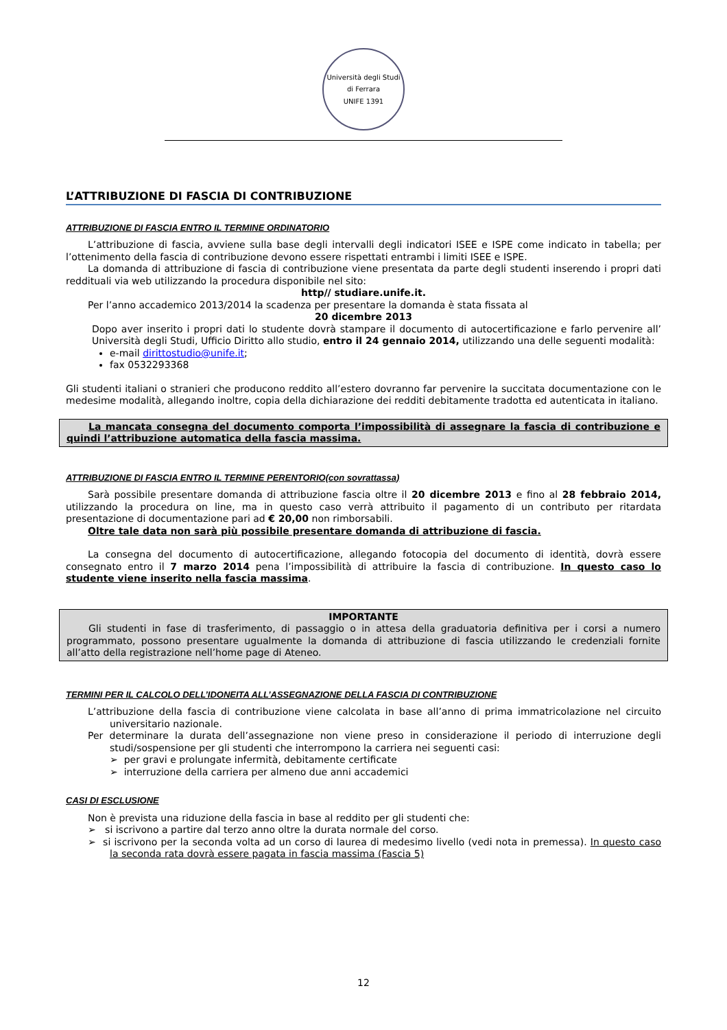Università degli Studi di Ferrara
UNIFE 1391
L’ATTRIBUZIONE DI FASCIA DI CONTRIBUZIONE
ATTRIBUZIONE DI FASCIA ENTRO IL TERMINE ORDINATORIO
L’attribuzione di fascia, avviene sulla base degli intervalli degli indicatori ISEE e ISPE come indicato in tabella; per l’ottenimento della fascia di contribuzione devono essere rispettati entrambi i limiti ISEE e ISPE.
La domanda di attribuzione di fascia di contribuzione viene presentata da parte degli studenti inserendo i propri dati reddituali via web utilizzando la procedura disponibile nel sito:
http// studiare.unife.it.
Per l’anno accademico 2013/2014 la scadenza per presentare la domanda è stata fissata al
20 dicembre 2013
Dopo aver inserito i propri dati lo studente dovrà stampare il documento di autocertificazione e farlo pervenire all’ Università degli Studi, Ufficio Diritto allo studio, entro il 24 gennaio 2014, utilizzando una delle seguenti modalità:
e-mail dirittostudio@unife.it;
fax 0532293368
Gli studenti italiani o stranieri che producono reddito all’estero dovranno far pervenire la succitata documentazione con le medesime modalità, allegando inoltre, copia della dichiarazione dei redditi debitamente tradotta ed autenticata in italiano.
La mancata consegna del documento comporta l’impossibilità di assegnare la fascia di contribuzione e quindi l’attribuzione automatica della fascia massima.
ATTRIBUZIONE DI FASCIA ENTRO IL TERMINE PERENTORIO(con sovrattassa)
Sarà possibile presentare domanda di attribuzione fascia oltre il 20 dicembre 2013 e fino al 28 febbraio 2014, utilizzando la procedura on line, ma in questo caso verrà attribuito il pagamento di un contributo per ritardata presentazione di documentazione pari ad € 20,00 non rimborsabili.
Oltre tale data non sarà più possibile presentare domanda di attribuzione di fascia.
La consegna del documento di autocertificazione, allegando fotocopia del documento di identità, dovrà essere consegnato entro il 7 marzo 2014 pena l’impossibilità di attribuire la fascia di contribuzione. In questo caso lo studente viene inserito nella fascia massima.
IMPORTANTE
Gli studenti in fase di trasferimento, di passaggio o in attesa della graduatoria definitiva per i corsi a numero programmato, possono presentare ugualmente la domanda di attribuzione di fascia utilizzando le credenziali fornite all’atto della registrazione nell’home page di Ateneo.
TERMINI PER IL CALCOLO DELL’IDONEITA ALL’ASSEGNAZIONE DELLA FASCIA DI CONTRIBUZIONE
L’attribuzione della fascia di contribuzione viene calcolata in base all’anno di prima immatricolazione nel circuito universitario nazionale.
Per determinare la durata dell’assegnazione non viene preso in considerazione il periodo di interruzione degli studi/sospensione per gli studenti che interrompono la carriera nei seguenti casi:
➢ per gravi e prolungate infermità, debitamente certificate
➢ interruzione della carriera per almeno due anni accademici
CASI DI ESCLUSIONE
Non è prevista una riduzione della fascia in base al reddito per gli studenti che:
➢ si iscrivono a partire dal terzo anno oltre la durata normale del corso.
➢ si iscrivono per la seconda volta ad un corso di laurea di medesimo livello (vedi nota in premessa). In questo caso la seconda rata dovrà essere pagata in fascia massima (Fascia 5)
12